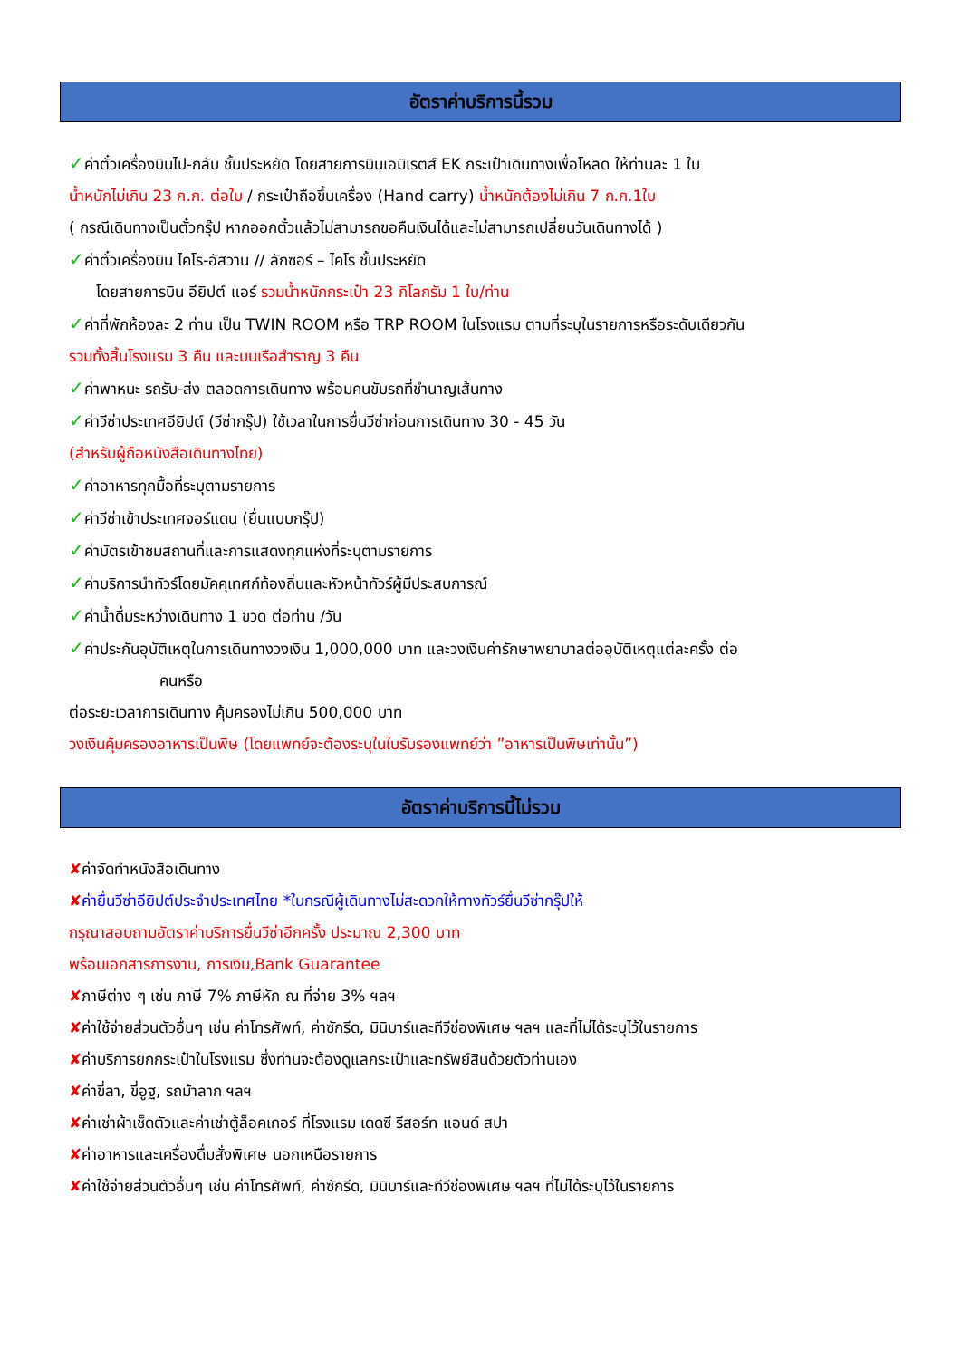อัตราค่าบริการนี้รวม
✓ค่าตั๋วเครื่องบินไป-กลับ ชั้นประหยัด โดยสายการบินเอมิเรตส์ EK กระเป๋าเดินทางเพื่อโหลด ให้ท่านละ 1 ใบ
น้ำหนักไม่เกิน 23 ก.ก. ต่อใบ / กระเป๋าถือขึ้นเครื่อง (Hand carry) น้ำหนักต้องไม่เกิน 7 ก.ก.1ใบ
( กรณีเดินทางเป็นตั๋วกรุ๊ป หากออกตั๋วแล้วไม่สามารถขอคืนเงินได้และไม่สามารถเปลี่ยนวันเดินทางได้ )
✓ค่าตั๋วเครื่องบิน ไคโร-อัสวาน // ลักซอร์ – ไคโร ชั้นประหยัด
โดยสายการบิน อียิปต์ แอร์ รวมน้ำหนักกระเป๋า 23 กิโลกรัม 1 ใบ/ท่าน
✓ค่าที่พักห้องละ 2 ท่าน เป็น TWIN ROOM หรือ TRP ROOM ในโรงแรม ตามที่ระบุในรายการหรือระดับเดียวกัน
รวมทั้งสิ้นโรงแรม 3 คืน และบนเรือสำราญ 3 คืน
✓ค่าพาหนะ รถรับ-ส่ง ตลอดการเดินทาง พร้อมคนขับรถที่ชำนาญเส้นทาง
✓ค่าวีซ่าประเทศอียิปต์ (วีซ่ากรุ๊ป) ใช้เวลาในการยื่นวีซ่าก่อนการเดินทาง 30 - 45 วัน
(สำหรับผู้ถือหนังสือเดินทางไทย)
✓ค่าอาหารทุกมื้อที่ระบุตามรายการ
✓ค่าวีซ่าเข้าประเทศจอร์แดน (ยื่นแบบกรุ๊ป)
✓ค่าบัตรเข้าชมสถานที่และการแสดงทุกแห่งที่ระบุตามรายการ
✓ค่าบริการนำทัวร์โดยมัคคุเทศก์ท้องถิ่นและหัวหน้าทัวร์ผู้มีประสบการณ์
✓ค่าน้ำดื่มระหว่างเดินทาง 1 ขวด ต่อท่าน /วัน
✓ค่าประกันอุบัติเหตุในการเดินทางวงเงิน 1,000,000 บาท และวงเงินค่ารักษาพยาบาลต่ออุบัติเหตุแต่ละครั้ง ต่อ
คนหรือ
ต่อระยะเวลาการเดินทาง คุ้มครองไม่เกิน 500,000 บาท
วงเงินคุ้มครองอาหารเป็นพิษ (โดยแพทย์จะต้องระบุในใบรับรองแพทย์ว่า ”อาหารเป็นพิษเท่านั้น”)
อัตราค่าบริการนี้ไม่รวม
✘ค่าจัดทำหนังสือเดินทาง
✘ค่ายื่นวีซ่าอียิปต์ประจำประเทศไทย *ในกรณีผู้เดินทางไม่สะดวกให้ทางทัวร์ยื่นวีซ่ากรุ๊ปให้
กรุณาสอบถามอัตราค่าบริการยื่นวีซ่าอีกครั้ง ประมาณ 2,300 บาท
พร้อมเอกสารการงาน, การเงิน,Bank Guarantee
✘ภาษีต่าง ๆ เช่น ภาษี 7% ภาษีหัก ณ ที่จ่าย 3% ฯลฯ
✘ค่าใช้จ่ายส่วนตัวอื่นๆ เช่น ค่าโทรศัพท์, ค่าซักรีด, มินิบาร์และทีวีช่องพิเศษ ฯลฯ และที่ไม่ได้ระบุไว้ในรายการ
✘ค่าบริการยกกระเป๋าในโรงแรม ซึ่งท่านจะต้องดูแลกระเป๋าและทรัพย์สินด้วยตัวท่านเอง
✘ค่าขี่ลา, ขี่อูฐ, รถม้าลาก ฯลฯ
✘ค่าเช่าผ้าเช็ดตัวและค่าเช่าตู้ล็อคเกอร์ ที่โรงแรม เดดซี รีสอร์ท แอนด์ สปา
✘ค่าอาหารและเครื่องดื่มสั่งพิเศษ นอกเหนือรายการ
✘ค่าใช้จ่ายส่วนตัวอื่นๆ เช่น ค่าโทรศัพท์, ค่าซักรีด, มินิบาร์และทีวีช่องพิเศษ ฯลฯ ที่ไม่ได้ระบุไว้ในรายการ